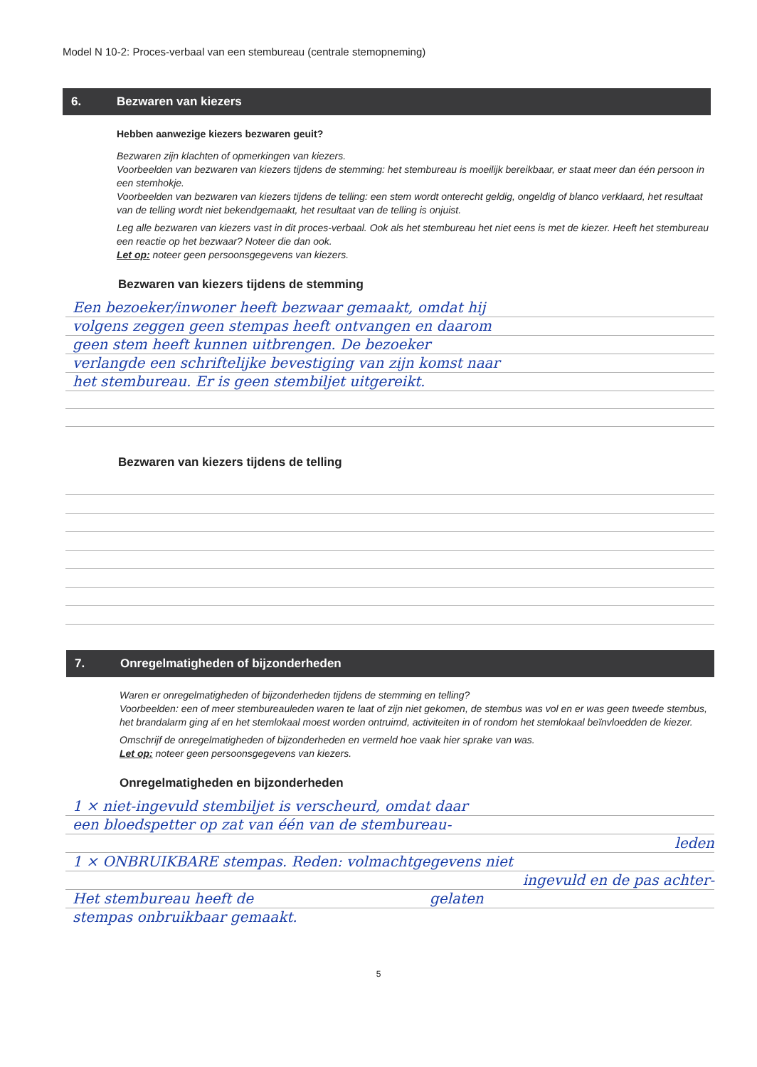Model N 10-2: Proces-verbaal van een stembureau (centrale stemopneming)
6. Bezwaren van kiezers
Hebben aanwezige kiezers bezwaren geuit?
Bezwaren zijn klachten of opmerkingen van kiezers.
Voorbeelden van bezwaren van kiezers tijdens de stemming: het stembureau is moeilijk bereikbaar, er staat meer dan één persoon in een stemhokje.
Voorbeelden van bezwaren van kiezers tijdens de telling: een stem wordt onterecht geldig, ongeldig of blanco verklaard, het resultaat van de telling wordt niet bekendgemaakt, het resultaat van de telling is onjuist.
Leg alle bezwaren van kiezers vast in dit proces-verbaal. Ook als het stembureau het niet eens is met de kiezer. Heeft het stembureau een reactie op het bezwaar? Noteer die dan ook.
Let op: noteer geen persoonsgegevens van kiezers.
Bezwaren van kiezers tijdens de stemming
Een bezoeker/inwoner heeft bezwaar gemaakt, omdat hij
volgens zeggen geen stempas heeft ontvangen en daarom
geen stem heeft kunnen uitbrengen. De bezoeker
verlangde een schriftelijke bevestiging van zijn komst naar
het stembureau. Er is geen stembiljet uitgereikt.
Bezwaren van kiezers tijdens de telling
7. Onregelmatigheden of bijzonderheden
Waren er onregelmatigheden of bijzonderheden tijdens de stemming en telling?
Voorbeelden: een of meer stembureauleden waren te laat of zijn niet gekomen, de stembus was vol en er was geen tweede stembus, het brandalarm ging af en het stemlokaal moest worden ontruimd, activiteiten in of rondom het stemlokaal beïnvloedden de kiezer.
Omschrijf de onregelmatigheden of bijzonderheden en vermeld hoe vaak hier sprake van was.
Let op: noteer geen persoonsgegevens van kiezers.
Onregelmatigheden en bijzonderheden
1 × niet-ingevuld stembiljet is verscheurd, omdat daar
een bloedspetter op zat van één van de stembureau-
leden
1 × ONBRUIKBARE stempas. Reden: volmachtgegevens niet
ingevuld en de pas achter-
Het stembureau heeft de gelaten
stempas onbruikbaar gemaakt.
5